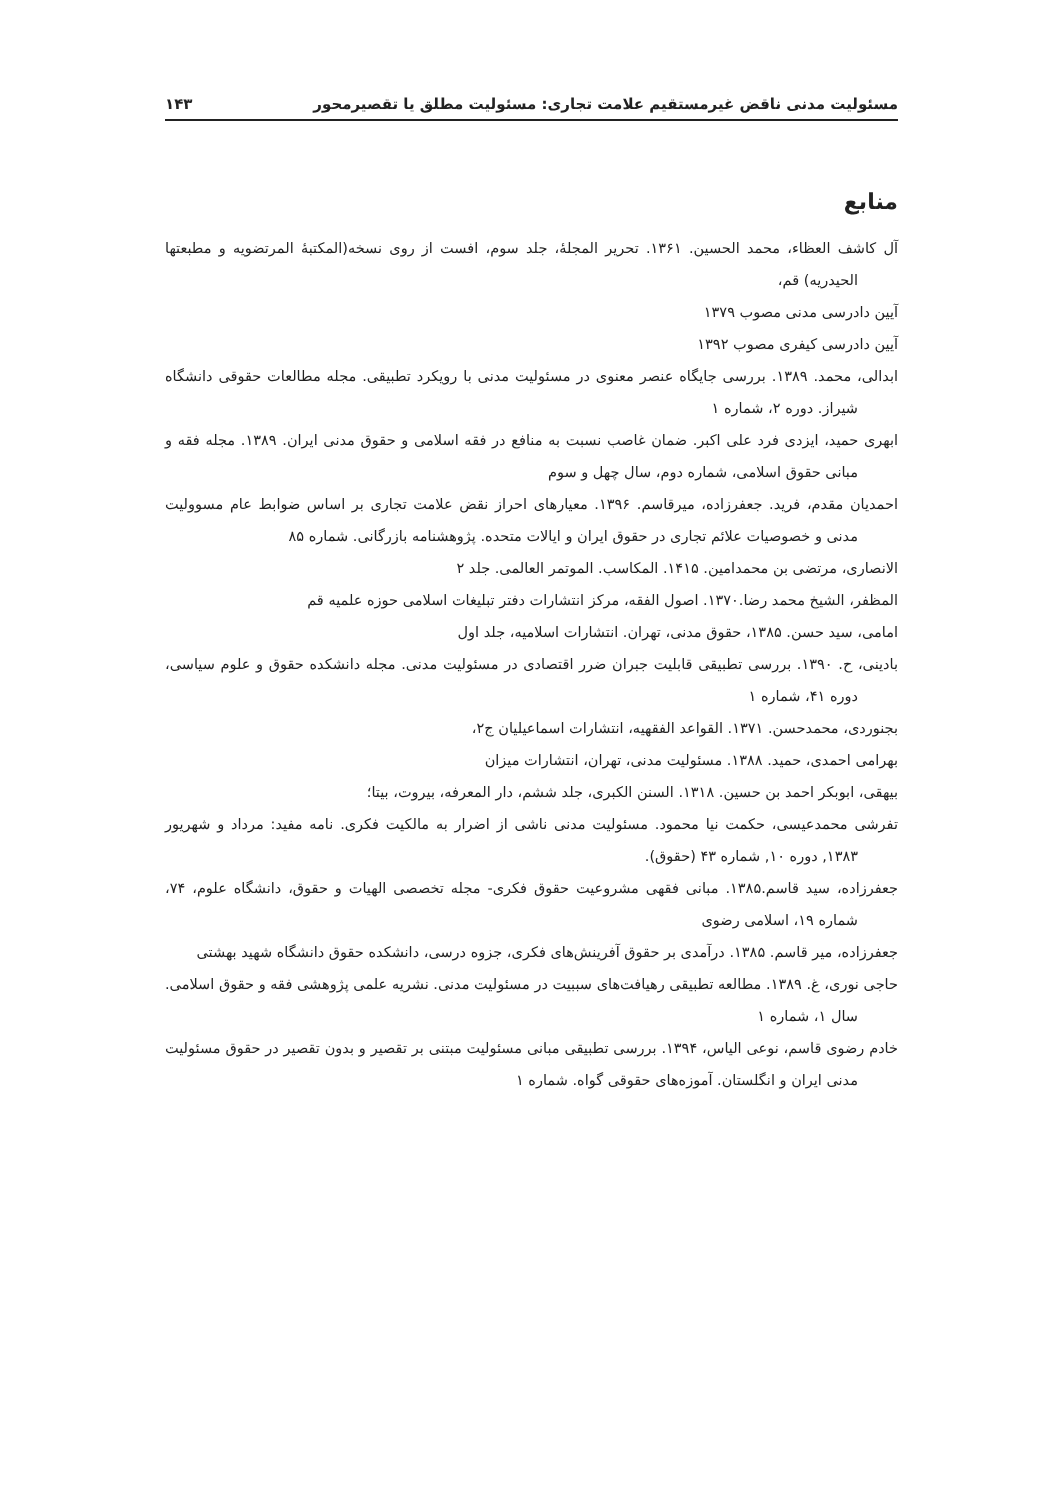مسئولیت مدنی ناقض غیرمستقیم علامت تجاری: مسئولیت مطلق یا تقصیرمحور ۱۴۳
منابع
آل کاشف العظاء، محمد الحسین. ۱۳۶۱. تحریر المجلهٔ، جلد سوم، افست از روی نسخه(المکتبهٔ المرتضویه و مطبعتها الحیدریه) قم،
آیین دادرسی مدنی مصوب ۱۳۷۹
آیین دادرسی کیفری مصوب ۱۳۹۲
ابدالی، محمد. ۱۳۸۹. بررسی جایگاه عنصر معنوی در مسئولیت مدنی با رویکرد تطبیقی. مجله مطالعات حقوقی دانشگاه شیراز. دوره ۲، شماره ۱
ابهری حمید، ایزدی فرد علی اکبر. ضمان غاصب نسبت به منافع در فقه اسلامی و حقوق مدنی ایران. ۱۳۸۹. مجله فقه و مبانی حقوق اسلامی، شماره دوم، سال چهل و سوم
احمدیان مقدم، فرید. جعفرزاده، میرقاسم. ۱۳۹۶. معیارهای احراز نقض علامت تجاری بر اساس ضوابط عام مسوولیت مدنی و خصوصیات علائم تجاری در حقوق ایران و ایالات متحده. پژوهشنامه بازرگانی. شماره ۸۵
الانصاری، مرتضی بن محمدامین. ۱۴۱۵. المکاسب. الموتمر العالمی. جلد ۲
المظفر، الشیخ محمد رضا.۱۳۷۰. اصول الفقه، مرکز انتشارات دفتر تبلیغات اسلامی حوزه علمیه قم
امامی، سید حسن. ۱۳۸۵، حقوق مدنی، تهران. انتشارات اسلامیه، جلد اول
بادینی، ح. ۱۳۹۰. بررسی تطبیقی قابلیت جبران ضرر اقتصادی در مسئولیت مدنی. مجله دانشکده حقوق و علوم سیاسی، دوره ۴۱، شماره ۱
بجنوردی، محمدحسن. ۱۳۷۱. القواعد الفقهیه، انتشارات اسماعیلیان ج۲،
بهرامی احمدی، حمید. ۱۳۸۸. مسئولیت مدنی، تهران، انتشارات میزان
بیهقی، ابوبکر احمد بن حسین. ۱۳۱۸. السنن الکبری، جلد ششم، دار المعرفه، بیروت، بیتا؛
تفرشی محمدعیسی، حکمت نیا محمود. مسئولیت مدنی ناشی از اضرار به مالکیت فکری. نامه مفید: مرداد و شهریور ۱۳۸۳, دوره ۱۰, شماره ۴۳ (حقوق).
جعفرزاده، سید قاسم.۱۳۸۵. مبانی فقهی مشروعیت حقوق فکری- مجله تخصصی الهیات و حقوق، دانشگاه علوم، ۷۴، شماره ۱۹، اسلامی رضوی
جعفرزاده، میر قاسم. ۱۳۸۵. درآمدی بر حقوق آفرینش‌های فکری، جزوه درسی، دانشکده حقوق دانشگاه شهید بهشتی
حاجی نوری، غ. ۱۳۸۹. مطالعه تطبیقی رهیافت‌های سببیت در مسئولیت مدنی. نشریه علمی پژوهشی فقه و حقوق اسلامی. سال ۱، شماره ۱
خادم رضوی قاسم، نوعی الیاس، ۱۳۹۴. بررسی تطبیقی مبانی مسئولیت مبتنی بر تقصیر و بدون تقصیر در حقوق مسئولیت مدنی ایران و انگلستان. آموزه‌های حقوقی گواه. شماره ۱